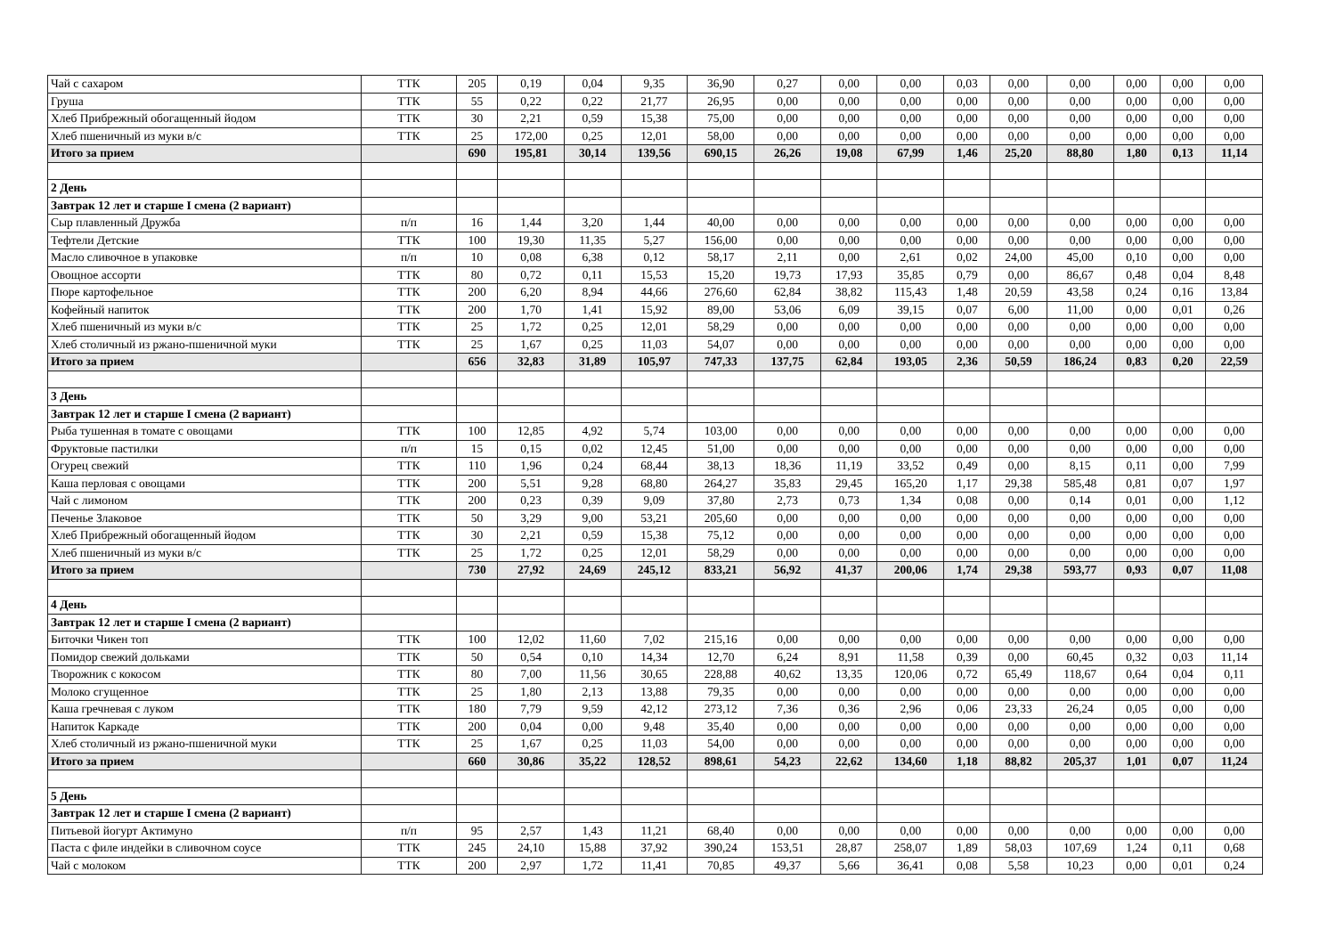| Чай с сахаром | ТТК | 205 | 0,19 | 0,04 | 9,35 | 36,90 | 0,27 | 0,00 | 0,00 | 0,03 | 0,00 | 0,00 | 0,00 | 0,00 | 0,00 |
| Груша | ТТК | 55 | 0,22 | 0,22 | 21,77 | 26,95 | 0,00 | 0,00 | 0,00 | 0,00 | 0,00 | 0,00 | 0,00 | 0,00 | 0,00 |
| Хлеб Прибрежный обогащенный йодом | ТТК | 30 | 2,21 | 0,59 | 15,38 | 75,00 | 0,00 | 0,00 | 0,00 | 0,00 | 0,00 | 0,00 | 0,00 | 0,00 | 0,00 |
| Хлеб пшеничный из муки в/с | ТТК | 25 | 172,00 | 0,25 | 12,01 | 58,00 | 0,00 | 0,00 | 0,00 | 0,00 | 0,00 | 0,00 | 0,00 | 0,00 | 0,00 |
| Итого за прием | | 690 | 195,81 | 30,14 | 139,56 | 690,15 | 26,26 | 19,08 | 67,99 | 1,46 | 25,20 | 88,80 | 1,80 | 0,13 | 11,14 |
| 2 День | | | | | | | | | | | | | | | |
| Завтрак 12 лет и старше I смена (2 вариант) | | | | | | | | | | | | | | | |
| Сыр плавленный Дружба | п/п | 16 | 1,44 | 3,20 | 1,44 | 40,00 | 0,00 | 0,00 | 0,00 | 0,00 | 0,00 | 0,00 | 0,00 | 0,00 | 0,00 |
| Тефтели Детские | ТТК | 100 | 19,30 | 11,35 | 5,27 | 156,00 | 0,00 | 0,00 | 0,00 | 0,00 | 0,00 | 0,00 | 0,00 | 0,00 | 0,00 |
| Масло сливочное в упаковке | п/п | 10 | 0,08 | 6,38 | 0,12 | 58,17 | 2,11 | 0,00 | 2,61 | 0,02 | 24,00 | 45,00 | 0,10 | 0,00 | 0,00 |
| Овощное ассорти | ТТК | 80 | 0,72 | 0,11 | 15,53 | 15,20 | 19,73 | 17,93 | 35,85 | 0,79 | 0,00 | 86,67 | 0,48 | 0,04 | 8,48 |
| Пюре картофельное | ТТК | 200 | 6,20 | 8,94 | 44,66 | 276,60 | 62,84 | 38,82 | 115,43 | 1,48 | 20,59 | 43,58 | 0,24 | 0,16 | 13,84 |
| Кофейный напиток | ТТК | 200 | 1,70 | 1,41 | 15,92 | 89,00 | 53,06 | 6,09 | 39,15 | 0,07 | 6,00 | 11,00 | 0,00 | 0,01 | 0,26 |
| Хлеб пшеничный из муки в/с | ТТК | 25 | 1,72 | 0,25 | 12,01 | 58,29 | 0,00 | 0,00 | 0,00 | 0,00 | 0,00 | 0,00 | 0,00 | 0,00 | 0,00 |
| Хлеб столичный из ржано-пшеничной муки | ТТК | 25 | 1,67 | 0,25 | 11,03 | 54,07 | 0,00 | 0,00 | 0,00 | 0,00 | 0,00 | 0,00 | 0,00 | 0,00 | 0,00 |
| Итого за прием | | 656 | 32,83 | 31,89 | 105,97 | 747,33 | 137,75 | 62,84 | 193,05 | 2,36 | 50,59 | 186,24 | 0,83 | 0,20 | 22,59 |
| 3 День | | | | | | | | | | | | | | | |
| Завтрак 12 лет и старше I смена (2 вариант) | | | | | | | | | | | | | | | |
| Рыба тушенная в томате с овощами | ТТК | 100 | 12,85 | 4,92 | 5,74 | 103,00 | 0,00 | 0,00 | 0,00 | 0,00 | 0,00 | 0,00 | 0,00 | 0,00 | 0,00 |
| Фруктовые пастилки | п/п | 15 | 0,15 | 0,02 | 12,45 | 51,00 | 0,00 | 0,00 | 0,00 | 0,00 | 0,00 | 0,00 | 0,00 | 0,00 | 0,00 |
| Огурец свежий | ТТК | 110 | 1,96 | 0,24 | 68,44 | 38,13 | 18,36 | 11,19 | 33,52 | 0,49 | 0,00 | 8,15 | 0,11 | 0,00 | 7,99 |
| Каша перловая с овощами | ТТК | 200 | 5,51 | 9,28 | 68,80 | 264,27 | 35,83 | 29,45 | 165,20 | 1,17 | 29,38 | 585,48 | 0,81 | 0,07 | 1,97 |
| Чай с лимоном | ТТК | 200 | 0,23 | 0,39 | 9,09 | 37,80 | 2,73 | 0,73 | 1,34 | 0,08 | 0,00 | 0,14 | 0,01 | 0,00 | 1,12 |
| Печенье Злаковое | ТТК | 50 | 3,29 | 9,00 | 53,21 | 205,60 | 0,00 | 0,00 | 0,00 | 0,00 | 0,00 | 0,00 | 0,00 | 0,00 | 0,00 |
| Хлеб Прибрежный обогащенный йодом | ТТК | 30 | 2,21 | 0,59 | 15,38 | 75,12 | 0,00 | 0,00 | 0,00 | 0,00 | 0,00 | 0,00 | 0,00 | 0,00 | 0,00 |
| Хлеб пшеничный из муки в/с | ТТК | 25 | 1,72 | 0,25 | 12,01 | 58,29 | 0,00 | 0,00 | 0,00 | 0,00 | 0,00 | 0,00 | 0,00 | 0,00 | 0,00 |
| Итого за прием | | 730 | 27,92 | 24,69 | 245,12 | 833,21 | 56,92 | 41,37 | 200,06 | 1,74 | 29,38 | 593,77 | 0,93 | 0,07 | 11,08 |
| 4 День | | | | | | | | | | | | | | | |
| Завтрак 12 лет и старше I смена (2 вариант) | | | | | | | | | | | | | | | |
| Биточки Чикен топ | ТТК | 100 | 12,02 | 11,60 | 7,02 | 215,16 | 0,00 | 0,00 | 0,00 | 0,00 | 0,00 | 0,00 | 0,00 | 0,00 | 0,00 |
| Помидор свежий дольками | ТТК | 50 | 0,54 | 0,10 | 14,34 | 12,70 | 6,24 | 8,91 | 11,58 | 0,39 | 0,00 | 60,45 | 0,32 | 0,03 | 11,14 |
| Творожник с кокосом | ТТК | 80 | 7,00 | 11,56 | 30,65 | 228,88 | 40,62 | 13,35 | 120,06 | 0,72 | 65,49 | 118,67 | 0,64 | 0,04 | 0,11 |
| Молоко сгущенное | ТТК | 25 | 1,80 | 2,13 | 13,88 | 79,35 | 0,00 | 0,00 | 0,00 | 0,00 | 0,00 | 0,00 | 0,00 | 0,00 | 0,00 |
| Каша гречневая с луком | ТТК | 180 | 7,79 | 9,59 | 42,12 | 273,12 | 7,36 | 0,36 | 2,96 | 0,06 | 23,33 | 26,24 | 0,05 | 0,00 | 0,00 |
| Напиток Каркаде | ТТК | 200 | 0,04 | 0,00 | 9,48 | 35,40 | 0,00 | 0,00 | 0,00 | 0,00 | 0,00 | 0,00 | 0,00 | 0,00 | 0,00 |
| Хлеб столичный из ржано-пшеничной муки | ТТК | 25 | 1,67 | 0,25 | 11,03 | 54,00 | 0,00 | 0,00 | 0,00 | 0,00 | 0,00 | 0,00 | 0,00 | 0,00 | 0,00 |
| Итого за прием | | 660 | 30,86 | 35,22 | 128,52 | 898,61 | 54,23 | 22,62 | 134,60 | 1,18 | 88,82 | 205,37 | 1,01 | 0,07 | 11,24 |
| 5 День | | | | | | | | | | | | | | | |
| Завтрак 12 лет и старше I смена (2 вариант) | | | | | | | | | | | | | | | |
| Питьевой йогурт Актимуно | п/п | 95 | 2,57 | 1,43 | 11,21 | 68,40 | 0,00 | 0,00 | 0,00 | 0,00 | 0,00 | 0,00 | 0,00 | 0,00 | 0,00 |
| Паста с филе индейки в сливочном соусе | ТТК | 245 | 24,10 | 15,88 | 37,92 | 390,24 | 153,51 | 28,87 | 258,07 | 1,89 | 58,03 | 107,69 | 1,24 | 0,11 | 0,68 |
| Чай с молоком | ТТК | 200 | 2,97 | 1,72 | 11,41 | 70,85 | 49,37 | 5,66 | 36,41 | 0,08 | 5,58 | 10,23 | 0,00 | 0,01 | 0,24 |